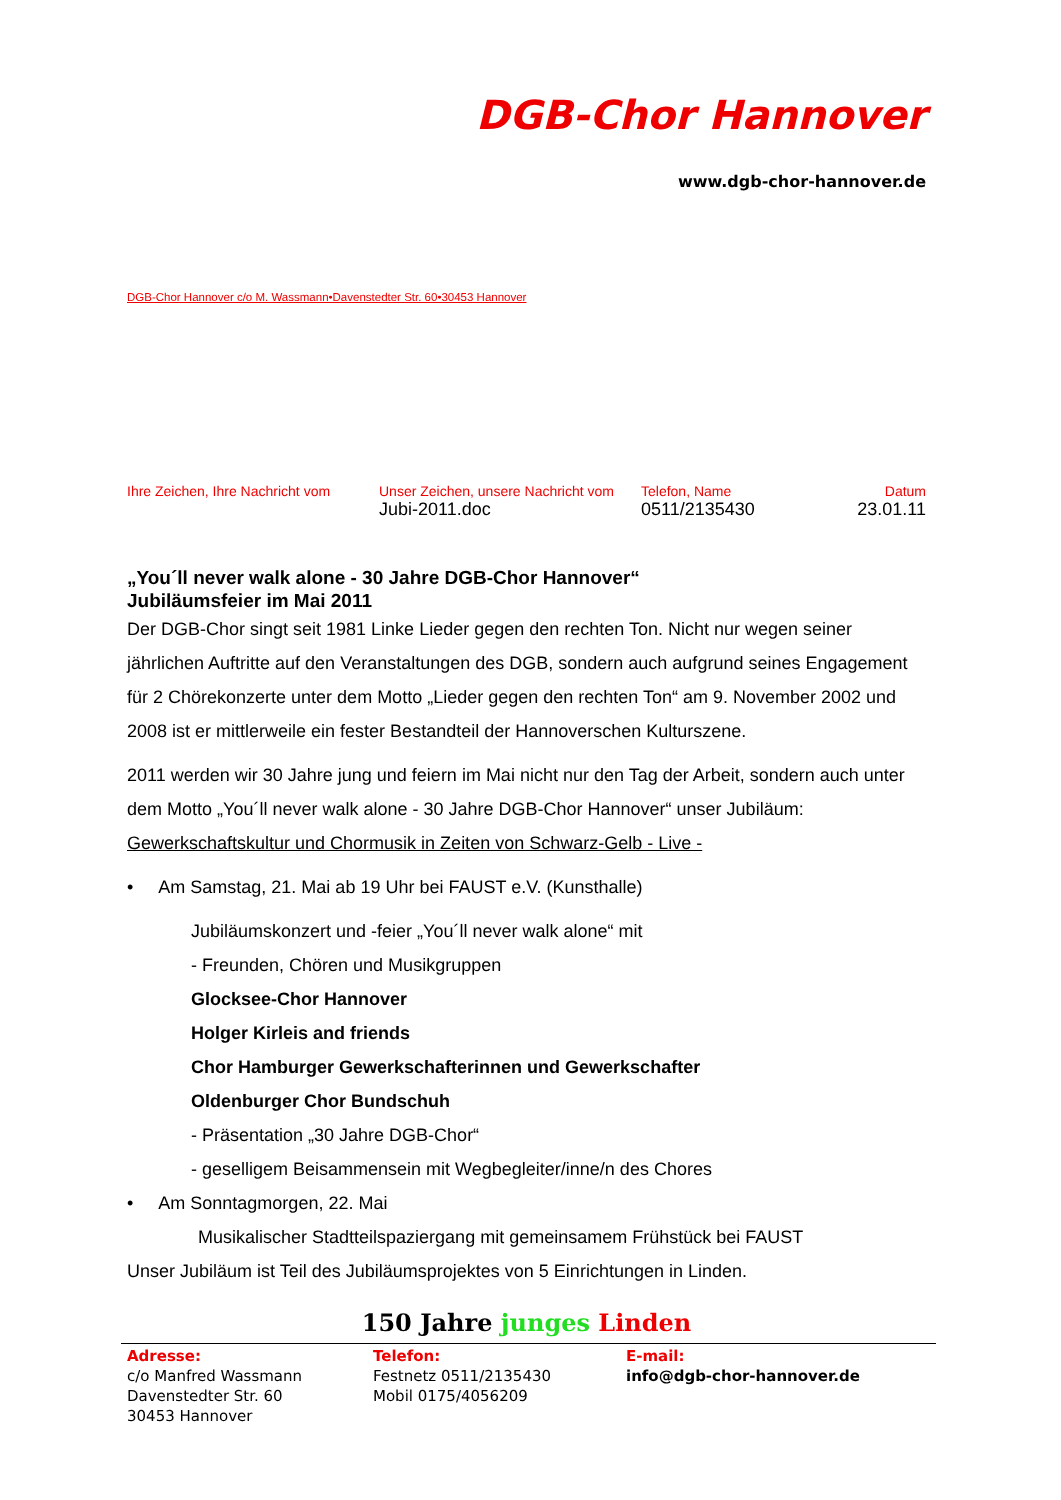DGB-Chor Hannover
www.dgb-chor-hannover.de
DGB-Chor Hannover c/o M. Wassmann•Davenstedter Str. 60•30453 Hannover
Ihre Zeichen, Ihre Nachricht vom
Unser Zeichen, unsere Nachricht vom
Jubi-2011.doc
Telefon, Name
0511/2135430
Datum
23.01.11
„You´ll never walk alone - 30 Jahre DGB-Chor Hannover“
Jubiläumsfeier im Mai 2011
Der DGB-Chor singt seit 1981 Linke Lieder gegen den rechten Ton. Nicht nur wegen seiner jährlichen Auftritte auf den Veranstaltungen des DGB, sondern auch aufgrund seines Engagement für 2 Chörekonzerte unter dem Motto „Lieder gegen den rechten Ton“ am 9. November 2002 und 2008 ist er mittlerweile ein fester Bestandteil der Hannoverschen Kulturszene.
2011 werden wir 30 Jahre jung und feiern im Mai nicht nur den Tag der Arbeit, sondern auch unter dem Motto „You´ll never walk alone - 30 Jahre DGB-Chor Hannover“ unser Jubiläum: Gewerkschaftskultur und Chormusik in Zeiten von Schwarz-Gelb - Live -
• Am Samstag, 21. Mai ab 19 Uhr bei FAUST e.V. (Kunsthalle)
Jubiläumskonzert und -feier „You´ll never walk alone“ mit
- Freunden, Chören und Musikgruppen
Glocksee-Chor Hannover
Holger Kirleis and friends
Chor Hamburger Gewerkschafterinnen und Gewerkschafter
Oldenburger Chor Bundschuh
- Präsentation „30 Jahre DGB-Chor“
- geselligem Beisammensein mit Wegbegleiter/inne/n des Chores
• Am Sonntagmorgen, 22. Mai
Musikalischer Stadtteilspaziergang mit gemeinsamem Frühstück bei FAUST
Unser Jubiläum ist Teil des Jubiläumsprojektes von 5 Einrichtungen in Linden.
150 Jahre junges Linden
Adresse:
c/o Manfred Wassmann
Davenstedter Str. 60
30453 Hannover
Telefon:
Festnetz 0511/2135430
Mobil 0175/4056209
E-mail:
info@dgb-chor-hannover.de